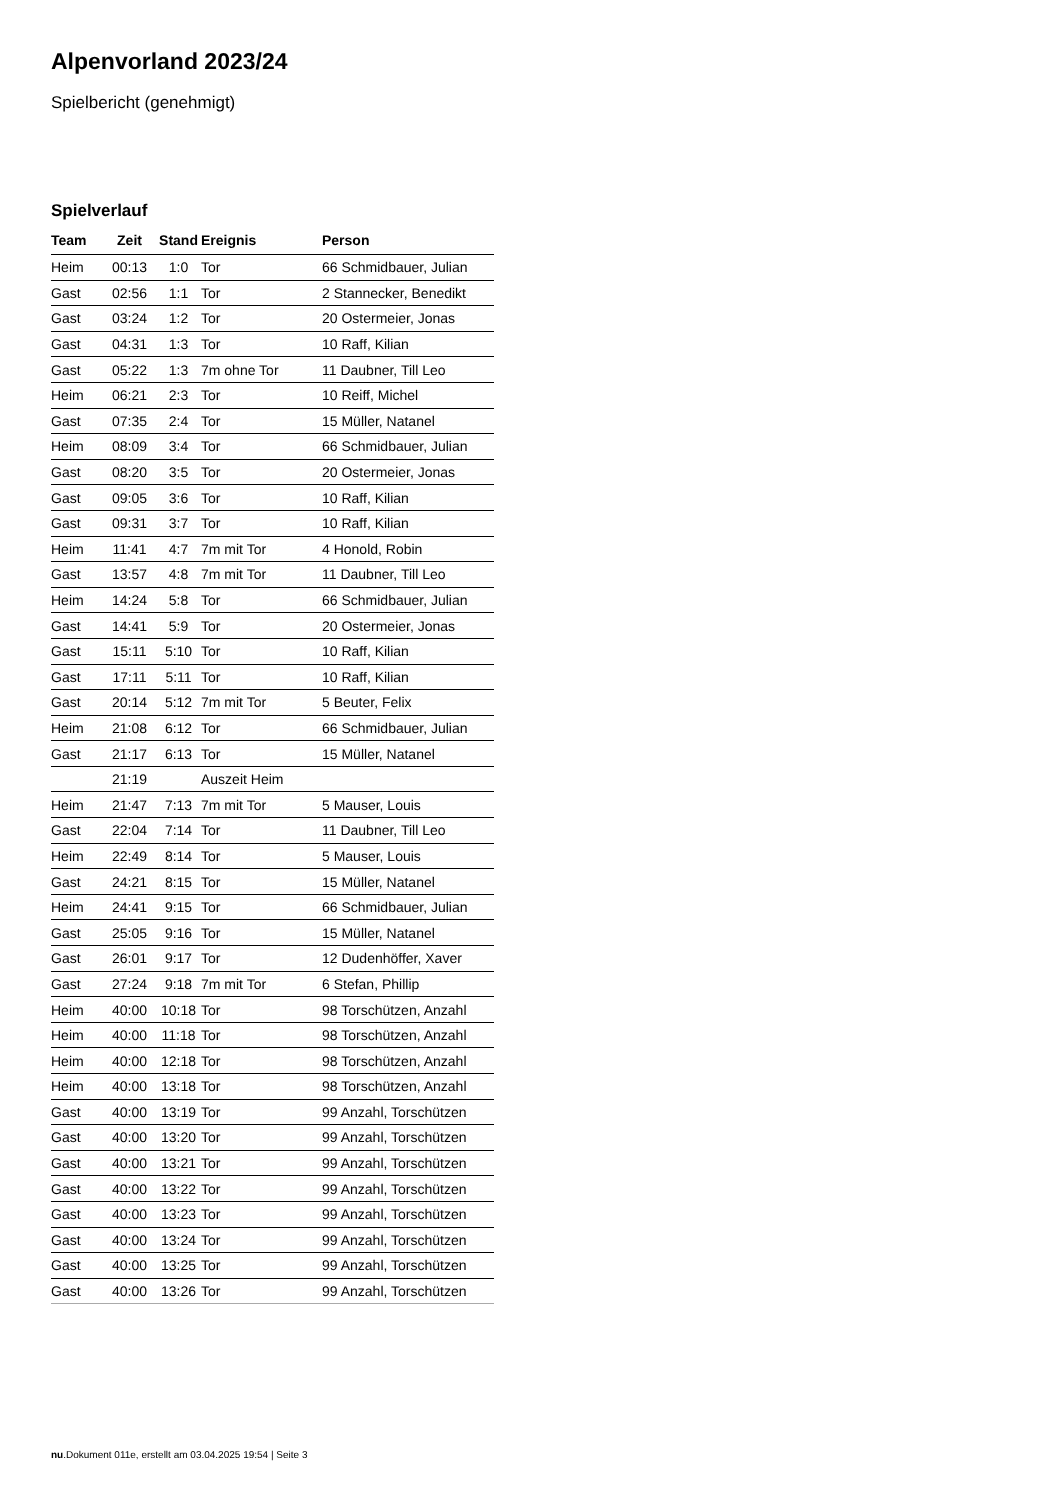Alpenvorland 2023/24
Spielbericht (genehmigt)
Spielverlauf
| Team | Zeit | Stand | Ereignis | Person |
| --- | --- | --- | --- | --- |
| Heim | 00:13 | 1:0 | Tor | 66 Schmidbauer, Julian |
| Gast | 02:56 | 1:1 | Tor | 2 Stannecker, Benedikt |
| Gast | 03:24 | 1:2 | Tor | 20 Ostermeier, Jonas |
| Gast | 04:31 | 1:3 | Tor | 10 Raff, Kilian |
| Gast | 05:22 | 1:3 | 7m ohne Tor | 11 Daubner, Till Leo |
| Heim | 06:21 | 2:3 | Tor | 10 Reiff, Michel |
| Gast | 07:35 | 2:4 | Tor | 15 Müller, Natanel |
| Heim | 08:09 | 3:4 | Tor | 66 Schmidbauer, Julian |
| Gast | 08:20 | 3:5 | Tor | 20 Ostermeier, Jonas |
| Gast | 09:05 | 3:6 | Tor | 10 Raff, Kilian |
| Gast | 09:31 | 3:7 | Tor | 10 Raff, Kilian |
| Heim | 11:41 | 4:7 | 7m mit Tor | 4 Honold, Robin |
| Gast | 13:57 | 4:8 | 7m mit Tor | 11 Daubner, Till Leo |
| Heim | 14:24 | 5:8 | Tor | 66 Schmidbauer, Julian |
| Gast | 14:41 | 5:9 | Tor | 20 Ostermeier, Jonas |
| Gast | 15:11 | 5:10 | Tor | 10 Raff, Kilian |
| Gast | 17:11 | 5:11 | Tor | 10 Raff, Kilian |
| Gast | 20:14 | 5:12 | 7m mit Tor | 5 Beuter, Felix |
| Heim | 21:08 | 6:12 | Tor | 66 Schmidbauer, Julian |
| Gast | 21:17 | 6:13 | Tor | 15 Müller, Natanel |
| | 21:19 | | Auszeit Heim | |
| Heim | 21:47 | 7:13 | 7m mit Tor | 5 Mauser, Louis |
| Gast | 22:04 | 7:14 | Tor | 11 Daubner, Till Leo |
| Heim | 22:49 | 8:14 | Tor | 5 Mauser, Louis |
| Gast | 24:21 | 8:15 | Tor | 15 Müller, Natanel |
| Heim | 24:41 | 9:15 | Tor | 66 Schmidbauer, Julian |
| Gast | 25:05 | 9:16 | Tor | 15 Müller, Natanel |
| Gast | 26:01 | 9:17 | Tor | 12 Dudenhöffer, Xaver |
| Gast | 27:24 | 9:18 | 7m mit Tor | 6 Stefan, Phillip |
| Heim | 40:00 | 10:18 | Tor | 98 Torschützen, Anzahl |
| Heim | 40:00 | 11:18 | Tor | 98 Torschützen, Anzahl |
| Heim | 40:00 | 12:18 | Tor | 98 Torschützen, Anzahl |
| Heim | 40:00 | 13:18 | Tor | 98 Torschützen, Anzahl |
| Gast | 40:00 | 13:19 | Tor | 99 Anzahl, Torschützen |
| Gast | 40:00 | 13:20 | Tor | 99 Anzahl, Torschützen |
| Gast | 40:00 | 13:21 | Tor | 99 Anzahl, Torschützen |
| Gast | 40:00 | 13:22 | Tor | 99 Anzahl, Torschützen |
| Gast | 40:00 | 13:23 | Tor | 99 Anzahl, Torschützen |
| Gast | 40:00 | 13:24 | Tor | 99 Anzahl, Torschützen |
| Gast | 40:00 | 13:25 | Tor | 99 Anzahl, Torschützen |
| Gast | 40:00 | 13:26 | Tor | 99 Anzahl, Torschützen |
nu.Dokument 011e, erstellt am 03.04.2025 19:54 | Seite 3